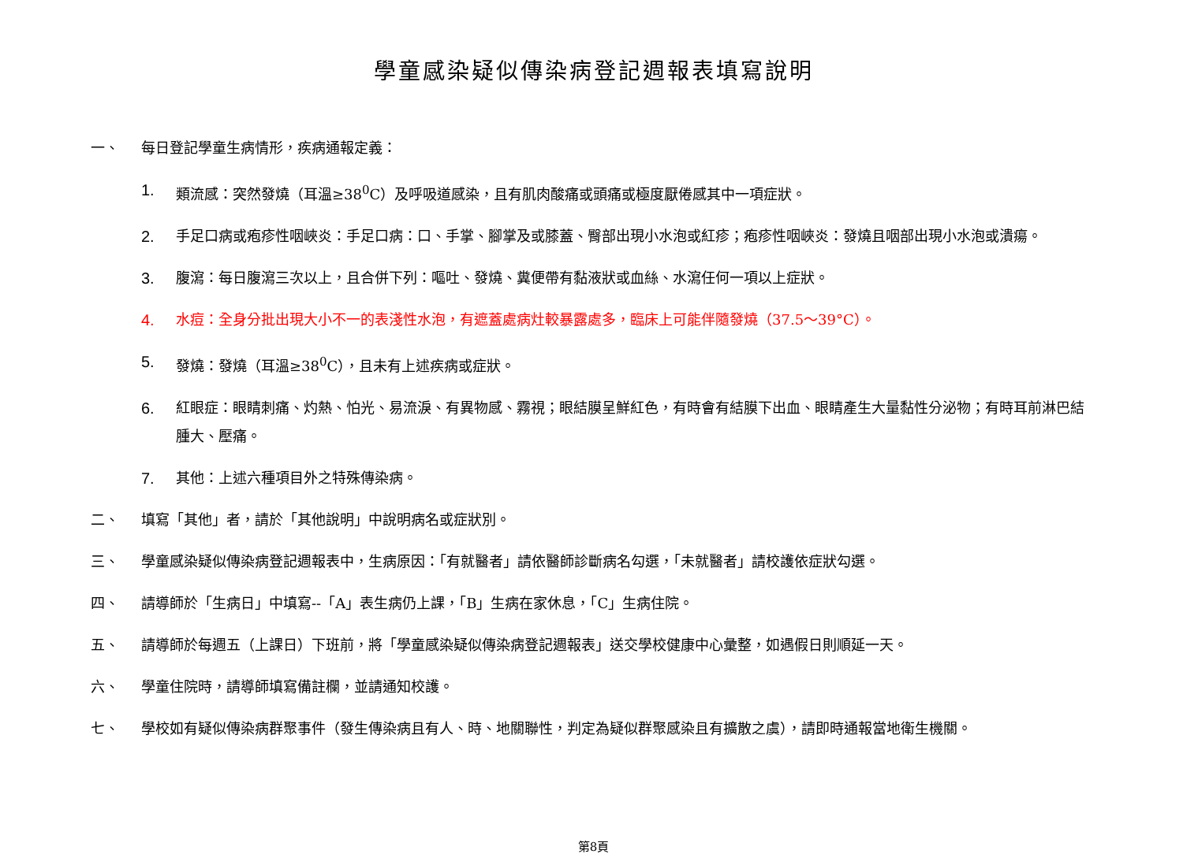學童感染疑似傳染病登記週報表填寫說明
一、 每日登記學童生病情形，疾病通報定義：
1. 類流感：突然發燒（耳溫≥38<sup>0</sup>C）及呼吸道感染，且有肌肉酸痛或頭痛或極度厭倦感其中一項症狀。
2. 手足口病或疱疹性咽峽炎：手足口病：口、手掌、腳掌及或膝蓋、臀部出現小水泡或紅疹；疱疹性咽峽炎：發燒且咽部出現小水泡或潰瘍。
3. 腹瀉：每日腹瀉三次以上，且合併下列：嘔吐、發燒、糞便帶有黏液狀或血絲、水瀉任何一項以上症狀。
4. 水痘：全身分批出現大小不一的表淺性水泡，有遮蓋處病灶較暴露處多，臨床上可能伴隨發燒（37.5～39°C）。
5. 發燒：發燒（耳溫≥38<sup>0</sup>C），且未有上述疾病或症狀。
6. 紅眼症：眼睛刺痛、灼熱、怕光、易流淚、有異物感、霧視；眼結膜呈鮮紅色，有時會有結膜下出血、眼睛產生大量黏性分泌物；有時耳前淋巴結腫大、壓痛。
7. 其他：上述六種項目外之特殊傳染病。
二、 填寫「其他」者，請於「其他說明」中說明病名或症狀別。
三、 學童感染疑似傳染病登記週報表中，生病原因：「有就醫者」請依醫師診斷病名勾選，「未就醫者」請校護依症狀勾選。
四、 請導師於「生病日」中填寫--「A」表生病仍上課，「B」生病在家休息，「C」生病住院。
五、 請導師於每週五（上課日）下班前，將「學童感染疑似傳染病登記週報表」送交學校健康中心彙整，如遇假日則順延一天。
六、 學童住院時，請導師填寫備註欄，並請通知校護。
七、 學校如有疑似傳染病群聚事件（發生傳染病且有人、時、地關聯性，判定為疑似群聚感染且有擴散之虞），請即時通報當地衛生機關。
第8頁